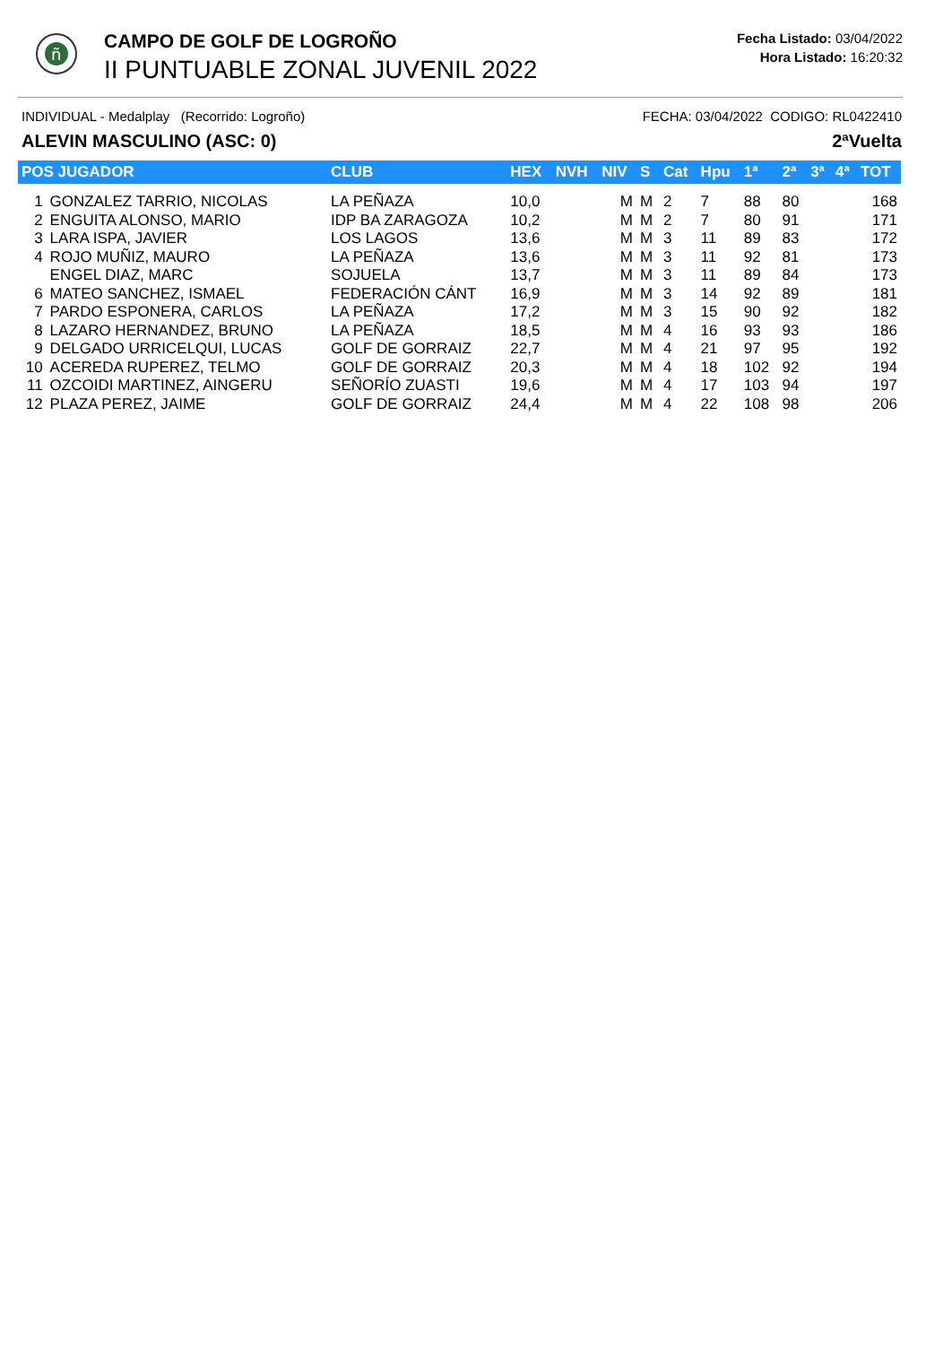ñ
CAMPO DE GOLF DE LOGROÑO
II PUNTUABLE ZONAL JUVENIL 2022
Fecha Listado: 03/04/2022
Hora Listado: 16:20:32
INDIVIDUAL - Medalplay (Recorrido: Logroño) FECHA: 03/04/2022 CODIGO: RL0422410
ALEVIN MASCULINO (ASC: 0) 2ªVuelta
| POS JUGADOR | | CLUB | HEX | NVH | NIV | S | Cat | Hpu | 1ª | 2ª | 3ª | 4ª | TOT |
| --- | --- | --- | --- | --- | --- | --- | --- | --- | --- | --- | --- | --- | --- |
| 1 | GONZALEZ TARRIO, NICOLAS | LA PEÑAZA | 10,0 | | M | M | 2 | 7 | 88 | 80 | | | 168 |
| 2 | ENGUITA ALONSO, MARIO | IDP BA ZARAGOZA | 10,2 | | M | M | 2 | 7 | 80 | 91 | | | 171 |
| 3 | LARA ISPA, JAVIER | LOS LAGOS | 13,6 | | M | M | 3 | 11 | 89 | 83 | | | 172 |
| 4 | ROJO MUÑIZ, MAURO | LA PEÑAZA | 13,6 | | M | M | 3 | 11 | 92 | 81 | | | 173 |
| | ENGEL DIAZ, MARC | SOJUELA | 13,7 | | M | M | 3 | 11 | 89 | 84 | | | 173 |
| 6 | MATEO SANCHEZ, ISMAEL | FEDERACIÓN CÁNT | 16,9 | | M | M | 3 | 14 | 92 | 89 | | | 181 |
| 7 | PARDO ESPONERA, CARLOS | LA PEÑAZA | 17,2 | | M | M | 3 | 15 | 90 | 92 | | | 182 |
| 8 | LAZARO HERNANDEZ, BRUNO | LA PEÑAZA | 18,5 | | M | M | 4 | 16 | 93 | 93 | | | 186 |
| 9 | DELGADO URRICELQUI, LUCAS | GOLF DE GORRAIZ | 22,7 | | M | M | 4 | 21 | 97 | 95 | | | 192 |
| 10 | ACEREDA RUPEREZ, TELMO | GOLF DE GORRAIZ | 20,3 | | M | M | 4 | 18 | 102 | 92 | | | 194 |
| 11 | OZCOIDI MARTINEZ, AINGERU | SEÑORÍO ZUASTI | 19,6 | | M | M | 4 | 17 | 103 | 94 | | | 197 |
| 12 | PLAZA PEREZ, JAIME | GOLF DE GORRAIZ | 24,4 | | M | M | 4 | 22 | 108 | 98 | | | 206 |